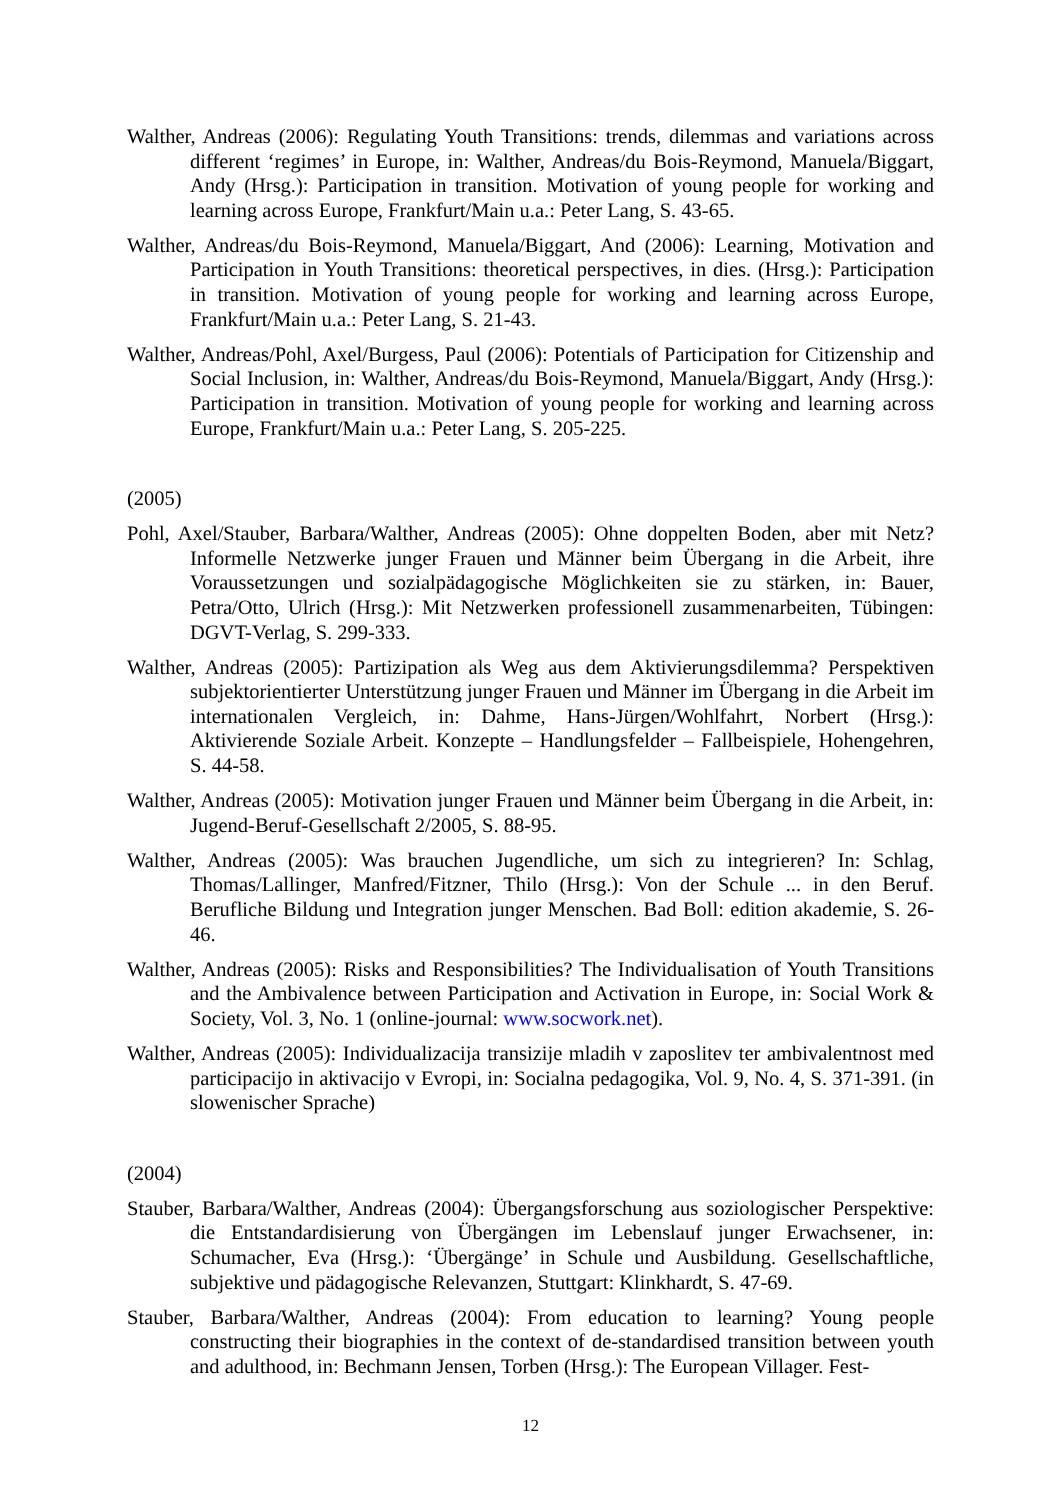Walther, Andreas (2006): Regulating Youth Transitions: trends, dilemmas and variations across different ‘regimes’ in Europe, in: Walther, Andreas/du Bois-Reymond, Manuela/Biggart, Andy (Hrsg.): Participation in transition. Motivation of young people for working and learning across Europe, Frankfurt/Main u.a.: Peter Lang, S. 43-65.
Walther, Andreas/du Bois-Reymond, Manuela/Biggart, And (2006): Learning, Motivation and Participation in Youth Transitions: theoretical perspectives, in dies. (Hrsg.): Participation in transition. Motivation of young people for working and learning across Europe, Frankfurt/Main u.a.: Peter Lang, S. 21-43.
Walther, Andreas/Pohl, Axel/Burgess, Paul (2006): Potentials of Participation for Citizenship and Social Inclusion, in: Walther, Andreas/du Bois-Reymond, Manuela/Biggart, Andy (Hrsg.): Participation in transition. Motivation of young people for working and learning across Europe, Frankfurt/Main u.a.: Peter Lang, S. 205-225.
(2005)
Pohl, Axel/Stauber, Barbara/Walther, Andreas (2005): Ohne doppelten Boden, aber mit Netz? Informelle Netzwerke junger Frauen und Männer beim Übergang in die Arbeit, ihre Voraussetzungen und sozialpädagogische Möglichkeiten sie zu stärken, in: Bauer, Petra/Otto, Ulrich (Hrsg.): Mit Netzwerken professionell zusammenarbeiten, Tübingen: DGVT-Verlag, S. 299-333.
Walther, Andreas (2005): Partizipation als Weg aus dem Aktivierungsdilemma? Perspektiven subjektorientierter Unterstützung junger Frauen und Männer im Übergang in die Arbeit im internationalen Vergleich, in: Dahme, Hans-Jürgen/Wohlfahrt, Norbert (Hrsg.): Aktivierende Soziale Arbeit. Konzepte – Handlungsfelder – Fallbeispiele, Hohengehren, S. 44-58.
Walther, Andreas (2005): Motivation junger Frauen und Männer beim Übergang in die Arbeit, in: Jugend-Beruf-Gesellschaft 2/2005, S. 88-95.
Walther, Andreas (2005): Was brauchen Jugendliche, um sich zu integrieren? In: Schlag, Thomas/Lallinger, Manfred/Fitzner, Thilo (Hrsg.): Von der Schule ... in den Beruf. Berufliche Bildung und Integration junger Menschen. Bad Boll: edition akademie, S. 26-46.
Walther, Andreas (2005): Risks and Responsibilities? The Individualisation of Youth Transitions and the Ambivalence between Participation and Activation in Europe, in: Social Work & Society, Vol. 3, No. 1 (online-journal: www.socwork.net).
Walther, Andreas (2005): Individualizacija transizije mladih v zaposlitev ter ambivalentnost med participacijo in aktivacijo v Evropi, in: Socialna pedagogika, Vol. 9, No. 4, S. 371-391. (in slowenischer Sprache)
(2004)
Stauber, Barbara/Walther, Andreas (2004): Übergangsforschung aus soziologischer Perspektive: die Entstandardisierung von Übergängen im Lebenslauf junger Erwachsener, in: Schumacher, Eva (Hrsg.): ‘Übergänge’ in Schule und Ausbildung. Gesellschaftliche, subjektive und pädagogische Relevanzen, Stuttgart: Klinkhardt, S. 47-69.
Stauber, Barbara/Walther, Andreas (2004): From education to learning? Young people constructing their biographies in the context of de-standardised transition between youth and adulthood, in: Bechmann Jensen, Torben (Hrsg.): The European Villager. Fest-
12